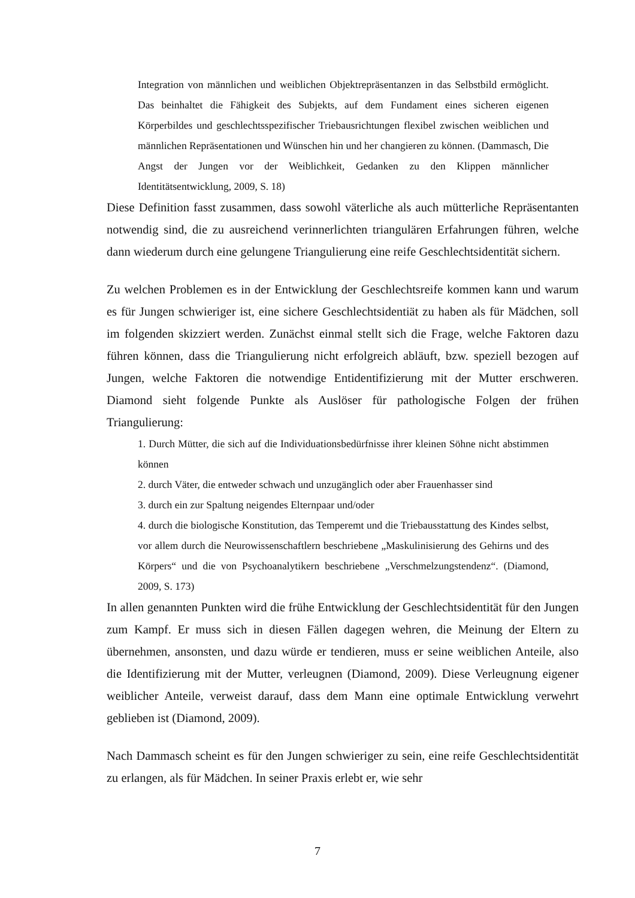Integration von männlichen und weiblichen Objektrepräsentanzen in das Selbstbild ermöglicht. Das beinhaltet die Fähigkeit des Subjekts, auf dem Fundament eines sicheren eigenen Körperbildes und geschlechtsspezifischer Triebausrichtungen flexibel zwischen weiblichen und männlichen Repräsentationen und Wünschen hin und her changieren zu können. (Dammasch, Die Angst der Jungen vor der Weiblichkeit, Gedanken zu den Klippen männlicher Identitätsentwicklung, 2009, S. 18)
Diese Definition fasst zusammen, dass sowohl väterliche als auch mütterliche Repräsentanten notwendig sind, die zu ausreichend verinnerlichten triangulären Erfahrungen führen, welche dann wiederum durch eine gelungene Triangulierung eine reife Geschlechtsidentität sichern.
Zu welchen Problemen es in der Entwicklung der Geschlechtsreife kommen kann und warum es für Jungen schwieriger ist, eine sichere Geschlechtsidentiät zu haben als für Mädchen, soll im folgenden skizziert werden. Zunächst einmal stellt sich die Frage, welche Faktoren dazu führen können, dass die Triangulierung nicht erfolgreich abläuft, bzw. speziell bezogen auf Jungen, welche Faktoren die notwendige Entidentifizierung mit der Mutter erschweren. Diamond sieht folgende Punkte als Auslöser für pathologische Folgen der frühen Triangulierung:
1. Durch Mütter, die sich auf die Individuationsbedürfnisse ihrer kleinen Söhne nicht abstimmen können
2. durch Väter, die entweder schwach und unzugänglich oder aber Frauenhasser sind
3. durch ein zur Spaltung neigendes Elternpaar und/oder
4. durch die biologische Konstitution, das Temperemt und die Triebausstattung des Kindes selbst, vor allem durch die Neurowissenschaftlern beschriebene „Maskulinisierung des Gehirns und des Körpers“ und die von Psychoanalytikern beschriebene „Verschmelzungstendenz“. (Diamond, 2009, S. 173)
In allen genannten Punkten wird die frühe Entwicklung der Geschlechtsidentität für den Jungen zum Kampf. Er muss sich in diesen Fällen dagegen wehren, die Meinung der Eltern zu übernehmen, ansonsten, und dazu würde er tendieren, muss er seine weiblichen Anteile, also die Identifizierung mit der Mutter, verleugnen (Diamond, 2009). Diese Verleugnung eigener weiblicher Anteile, verweist darauf, dass dem Mann eine optimale Entwicklung verwehrt geblieben ist (Diamond, 2009).
Nach Dammasch scheint es für den Jungen schwieriger zu sein, eine reife Geschlechtsidentität zu erlangen, als für Mädchen. In seiner Praxis erlebt er, wie sehr
7